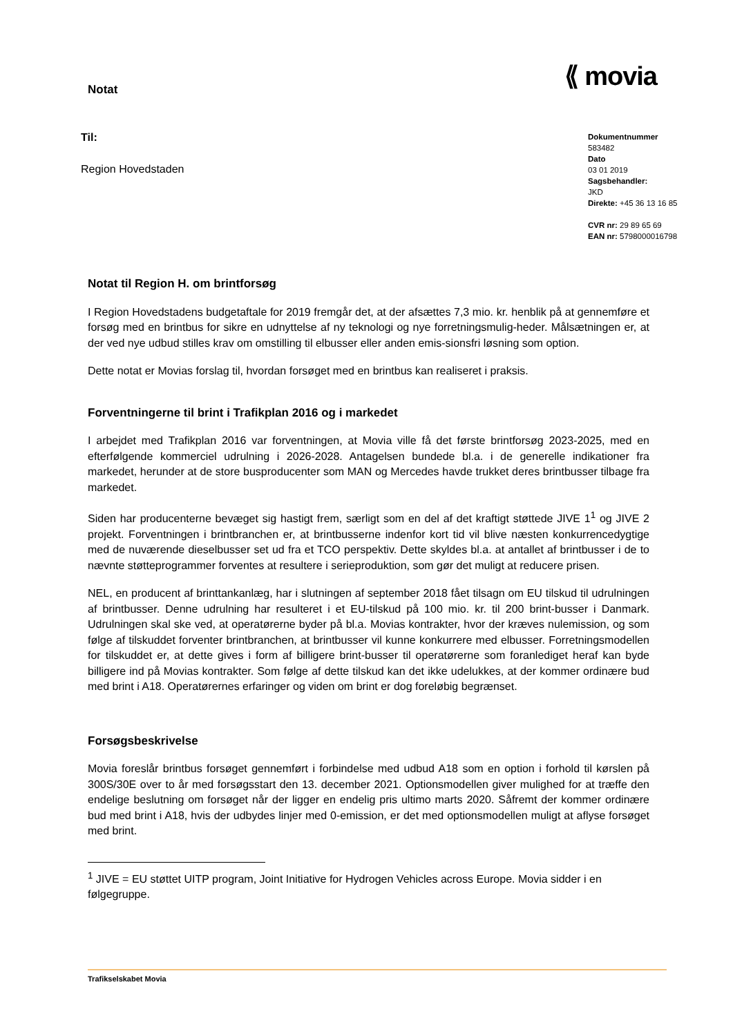Notat
⟪ movia
Til:
Region Hovedstaden
Dokumentnummer
583482
Dato
03 01 2019
Sagsbehandler:
JKD
Direkte: +45 36 13 16 85
CVR nr: 29 89 65 69
EAN nr: 5798000016798
Notat til Region H. om brintforsøg
I Region Hovedstadens budgetaftale for 2019 fremgår det, at der afsættes 7,3 mio. kr. henblik på at gennemføre et forsøg med en brintbus for sikre en udnyttelse af ny teknologi og nye forretningsmulig-heder. Målsætningen er, at der ved nye udbud stilles krav om omstilling til elbusser eller anden emis-sionsfri løsning som option.
Dette notat er Movias forslag til, hvordan forsøget med en brintbus kan realiseret i praksis.
Forventningerne til brint i Trafikplan 2016 og i markedet
I arbejdet med Trafikplan 2016 var forventningen, at Movia ville få det første brintforsøg 2023-2025, med en efterfølgende kommerciel udrulning i 2026-2028. Antagelsen bundede bl.a. i de generelle indikationer fra markedet, herunder at de store busproducenter som MAN og Mercedes havde trukket deres brintbusser tilbage fra markedet.
Siden har producenterne bevæget sig hastigt frem, særligt som en del af det kraftigt støttede JIVE 1<sup>1</sup> og JIVE 2 projekt. Forventningen i brintbranchen er, at brintbusserne indenfor kort tid vil blive næsten konkurrencedygtige med de nuværende dieselbusser set ud fra et TCO perspektiv. Dette skyldes bl.a. at antallet af brintbusser i de to nævnte støtteprogrammer forventes at resultere i serieproduktion, som gør det muligt at reducere prisen.
NEL, en producent af brinttankanlæg, har i slutningen af september 2018 fået tilsagn om EU tilskud til udrulningen af brintbusser. Denne udrulning har resulteret i et EU-tilskud på 100 mio. kr. til 200 brint-busser i Danmark. Udrulningen skal ske ved, at operatørerne byder på bl.a. Movias kontrakter, hvor der kræves nulemission, og som følge af tilskuddet forventer brintbranchen, at brintbusser vil kunne konkurrere med elbusser. Forretningsmodellen for tilskuddet er, at dette gives i form af billigere brint-busser til operatørerne som foranlediget heraf kan byde billigere ind på Movias kontrakter. Som følge af dette tilskud kan det ikke udelukkes, at der kommer ordinære bud med brint i A18. Operatørernes erfaringer og viden om brint er dog foreløbig begrænset.
Forsøgsbeskrivelse
Movia foreslår brintbus forsøget gennemført i forbindelse med udbud A18 som en option i forhold til kørslen på 300S/30E over to år med forsøgsstart den 13. december 2021. Optionsmodellen giver mulighed for at træffe den endelige beslutning om forsøget når der ligger en endelig pris ultimo marts 2020. Såfremt der kommer ordinære bud med brint i A18, hvis der udbydes linjer med 0-emission, er det med optionsmodellen muligt at aflyse forsøget med brint.
<sup>1</sup> JIVE = EU støttet UITP program, Joint Initiative for Hydrogen Vehicles across Europe. Movia sidder i en følgegruppe.
Trafikselskabet Movia